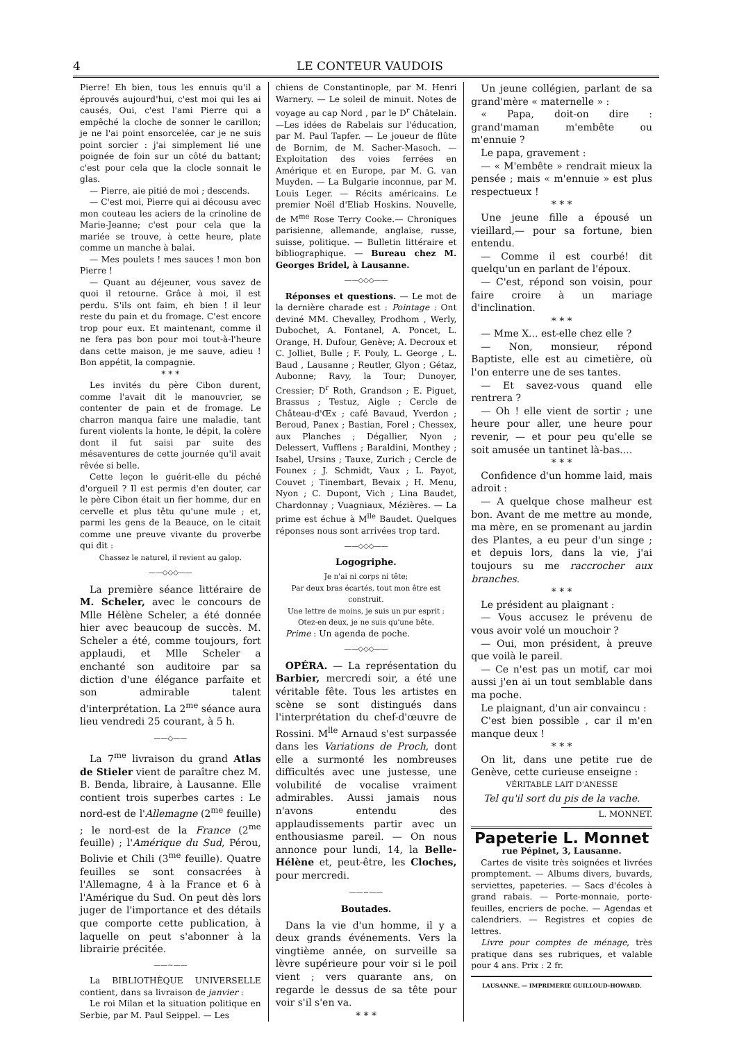4 LE CONTEUR VAUDOIS
Pierre! Eh bien, tous les ennuis qu'il a éprouvés aujourd'hui, c'est moi qui les ai causés, Oui, c'est l'ami Pierre qui a empêché la cloche de sonner le carillon; je ne l'ai point ensorcelée, car je ne suis point sorcier : j'ai simplement lié une poignée de foin sur un côté du battant; c'est pour cela que la clocle sonnait le glas.
— Pierre, aie pitié de moi ; descends.
— C'est moi, Pierre qui ai décousu avec mon couteau les aciers de la crinoline de Marie-Jeanne; c'est pour cela que la mariée se trouve, à cette heure, plate comme un manche à balai.
— Mes poulets ! mes sauces ! mon bon Pierre !
— Quant au déjeuner, vous savez de quoi il retourne. Grâce à moi, il est perdu. S'ils ont faim, eh bien ! il leur reste du pain et du fromage. C'est encore trop pour eux. Et maintenant, comme il ne fera pas bon pour moi tout-à-l'heure dans cette maison, je me sauve, adieu ! Bon appétit, la compagnie.
* * *
Les invités du père Cibon durent, comme l'avait dit le manouvrier, se contenter de pain et de fromage. Le charron manqua faire une maladie, tant furent violents la honte, le dépit, la colère dont il fut saisi par suite des mésaventures de cette journée qu'il avait rêvée si belle.
Cette leçon le guérit-elle du péché d'orgueil ? Il est permis d'en douter, car le père Cibon était un fier homme, dur en cervelle et plus têtu qu'une mule ; et, parmi les gens de la Beauce, on le citait comme une preuve vivante du proverbe qui dit :
Chassez le naturel, il revient au galop.
——◇◇◇——
La première séance littéraire de M. Scheler, avec le concours de Mlle Hélène Scheler, a été donnée hier avec beaucoup de succès. M. Scheler a été, comme toujours, fort applaudi, et Mlle Scheler a enchanté son auditoire par sa diction d'une élégance parfaite et son admirable talent d'interprétation. La 2<sup>me</sup> séance aura lieu vendredi 25 courant, à 5 h.
——◇——
La 7<sup>me</sup> livraison du grand Atlas de Stieler vient de paraître chez M. B. Benda, libraire, à Lausanne. Elle contient trois superbes cartes : Le nord-est de l'Allemagne (2<sup>me</sup> feuille) ; le nord-est de la France (2<sup>me</sup> feuille) ; l'Amérique du Sud, Pérou, Bolivie et Chili (3<sup>me</sup> feuille). Quatre feuilles se sont consacrées à l'Allemagne, 4 à la France et 6 à l'Amérique du Sud. On peut dès lors juger de l'importance et des détails que comporte cette publication, à laquelle on peut s'abonner à la librairie précitée.
——~——
La BIBLIOTHÈQUE UNIVERSELLE contient, dans sa livraison de janvier :
Le roi Milan et la situation politique en Serbie, par M. Paul Seippel. — Les
chiens de Constantinople, par M. Henri Warnery. — Le soleil de minuit. Notes de voyage au cap Nord , par le D<sup>r</sup> Châtelain.—Les idées de Rabelais sur l'éducation, par M. Paul Tapfer. — Le joueur de flûte de Bornim, de M. Sacher-Masoch. — Exploitation des voies ferrées en Amérique et en Europe, par M. G. van Muyden. — La Bulgarie inconnue, par M. Louis Leger. — Récits américains. Le premier Noël d'Eliab Hoskins. Nouvelle, de M<sup>me</sup> Rose Terry Cooke.— Chroniques parisienne, allemande, anglaise, russe, suisse, politique. — Bulletin littéraire et bibliographique. — Bureau chez M. Georges Bridel, à Lausanne.
——◇◇◇——
Réponses et questions. — Le mot de la dernière charade est : Pointage : Ont deviné MM. Chevalley, Prodhom , Werly, Dubochet, A. Fontanel, A. Poncet, L. Orange, H. Dufour, Genève; A. Decroux et C. Jolliet, Bulle ; F. Pouly, L. George , L. Baud , Lausanne ; Reutler, Glyon ; Gétaz, Aubonne; Ravy, la Tour; Dunoyer, Cressier; D<sup>r</sup> Roth, Grandson ; E. Piguet, Brassus ; Testuz, Aigle ; Cercle de Château-d'Œx ; café Bavaud, Yverdon ; Beroud, Panex ; Bastian, Forel ; Chessex, aux Planches ; Dégallier, Nyon ; Delessert, Vufflens ; Baraldini, Monthey ; Isabel, Ursins ; Tauxe, Zurich ; Cercle de Founex ; J. Schmidt, Vaux ; L. Payot, Couvet ; Tinembart, Bevaix ; H. Menu, Nyon ; C. Dupont, Vich ; Lina Baudet, Chardonnay ; Vuagniaux, Mézières. — La prime est échue à M<sup>lle</sup> Baudet. Quelques réponses nous sont arrivées trop tard.
——◇◇◇——
Logogriphe.
Je n'ai ni corps ni tête;
Par deux bras écartés, tout mon être est construit.
Une lettre de moins, je suis un pur esprit ;
Otez-en deux, je ne suis qu'une bête.
Prime : Un agenda de poche.
——◇◇◇——
OPÉRA. — La représentation du Barbier, mercredi soir, a été une véritable fête. Tous les artistes en scène se sont distingués dans l'interprétation du chef-d'œuvre de Rossini. M<sup>lle</sup> Arnaud s'est surpassée dans les Variations de Proch, dont elle a surmonté les nombreuses difficultés avec une justesse, une volubilité de vocalise vraiment admirables. Aussi jamais nous n'avons entendu des applaudissements partir avec un enthousiasme pareil. — On nous annonce pour lundi, 14, la Belle-Hélène et, peut-être, les Cloches, pour mercredi.
——~——
Boutades.
Dans la vie d'un homme, il y a deux grands événements. Vers la vingtième année, on surveille sa lèvre supérieure pour voir si le poil vient ; vers quarante ans, on regarde le dessus de sa tête pour voir s'il s'en va.
* * *
Un jeune collégien, parlant de sa grand'mère « maternelle » :
« Papa, doit-on dire : grand'maman m'embête ou m'ennuie ?
Le papa, gravement :
— « M'embête » rendrait mieux la pensée ; mais « m'ennuie » est plus respectueux !
* * *
Une jeune fille a épousé un vieillard,— pour sa fortune, bien entendu.
— Comme il est courbé! dit quelqu'un en parlant de l'époux.
— C'est, répond son voisin, pour faire croire à un mariage d'inclination.
* * *
— Mme X... est-elle chez elle ?
— Non, monsieur, répond Baptiste, elle est au cimetière, où l'on enterre une de ses tantes.
— Et savez-vous quand elle rentrera ?
— Oh ! elle vient de sortir ; une heure pour aller, une heure pour revenir, — et pour peu qu'elle se soit amusée un tantinet là-bas....
* * *
Confidence d'un homme laid, mais adroit :
— A quelque chose malheur est bon. Avant de me mettre au monde, ma mère, en se promenant au jardin des Plantes, a eu peur d'un singe ; et depuis lors, dans la vie, j'ai toujours su me raccrocher aux branches.
* * *
Le président au plaignant :
— Vous accusez le prévenu de vous avoir volé un mouchoir ?
— Oui, mon président, à preuve que voilà le pareil.
— Ce n'est pas un motif, car moi aussi j'en ai un tout semblable dans ma poche.
Le plaignant, d'un air convaincu :
C'est bien possible , car il m'en manque deux !
* * *
On lit, dans une petite rue de Genève, cette curieuse enseigne :
VÉRITABLE LAIT D'ANESSE
Tel qu'il sort du pis de la vache.
L. MONNET.
Papeterie L. Monnet
rue Pépinet, 3, Lausanne.
Cartes de visite très soignées et livrées promptement. — Albums divers, buvards, serviettes, papeteries. — Sacs d'écoles à grand rabais. — Porte-monnaie, porte-feuilles, encriers de poche. — Agendas et calendriers. — Registres et copies de lettres.
Livre pour comptes de ménage, très pratique dans ses rubriques, et valable pour 4 ans. Prix : 2 fr.
LAUSANNE. — IMPRIMERIE GUILLOUD-HOWARD.